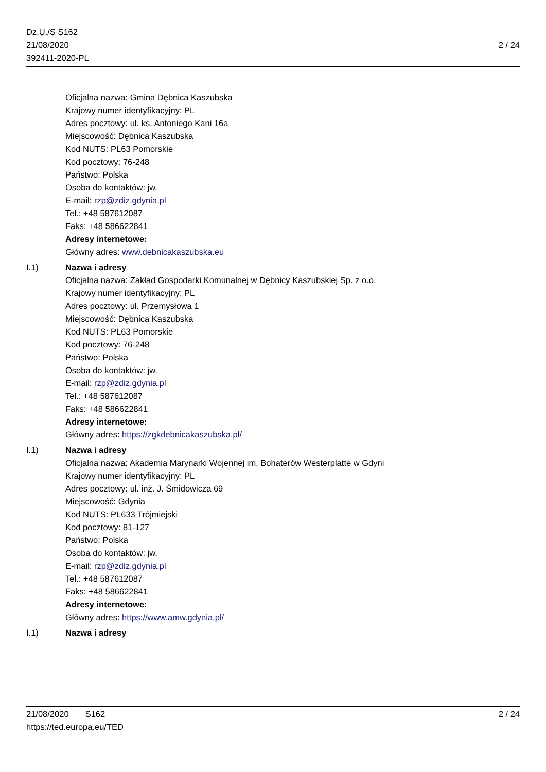Dz.U./S S162
21/08/2020
392411-2020-PL
2 / 24
Oficjalna nazwa: Gmina Dębnica Kaszubska
Krajowy numer identyfikacyjny: PL
Adres pocztowy: ul. ks. Antoniego Kani 16a
Miejscowość: Dębnica Kaszubska
Kod NUTS: PL63 Pomorskie
Kod pocztowy: 76-248
Państwo: Polska
Osoba do kontaktów: jw.
E-mail: rzp@zdiz.gdynia.pl
Tel.: +48 587612087
Faks: +48 586622841
Adresy internetowe:
Główny adres: www.debnicakaszubska.eu
I.1) Nazwa i adresy
Oficjalna nazwa: Zakład Gospodarki Komunalnej w Dębnicy Kaszubskiej Sp. z o.o.
Krajowy numer identyfikacyjny: PL
Adres pocztowy: ul. Przemysłowa 1
Miejscowość: Dębnica Kaszubska
Kod NUTS: PL63 Pomorskie
Kod pocztowy: 76-248
Państwo: Polska
Osoba do kontaktów: jw.
E-mail: rzp@zdiz.gdynia.pl
Tel.: +48 587612087
Faks: +48 586622841
Adresy internetowe:
Główny adres: https://zgkdebnicakaszubska.pl/
I.1) Nazwa i adresy
Oficjalna nazwa: Akademia Marynarki Wojennej im. Bohaterów Westerplatte w Gdyni
Krajowy numer identyfikacyjny: PL
Adres pocztowy: ul. inż. J. Śmidowicza 69
Miejscowość: Gdynia
Kod NUTS: PL633 Trójmiejski
Kod pocztowy: 81-127
Państwo: Polska
Osoba do kontaktów: jw.
E-mail: rzp@zdiz.gdynia.pl
Tel.: +48 587612087
Faks: +48 586622841
Adresy internetowe:
Główny adres: https://www.amw.gdynia.pl/
I.1) Nazwa i adresy
21/08/2020 S162 2 / 24
https://ted.europa.eu/TED